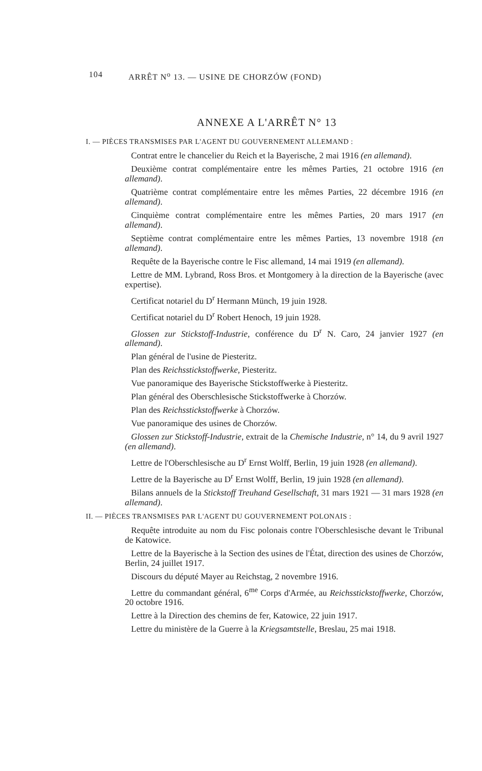104 ARRÊT N<sup>o</sup> 13. — USINE DE CHORZÓW (FOND)
ANNEXE A L'ARRÊT N° 13
I. — PIÈCES TRANSMISES PAR L'AGENT DU GOUVERNEMENT ALLEMAND :
Contrat entre le chancelier du Reich et la Bayerische, 2 mai 1916 (en allemand).
Deuxième contrat complémentaire entre les mêmes Parties, 21 octobre 1916 (en allemand).
Quatrième contrat complémentaire entre les mêmes Parties, 22 décembre 1916 (en allemand).
Cinquième contrat complémentaire entre les mêmes Parties, 20 mars 1917 (en allemand).
Septième contrat complémentaire entre les mêmes Parties, 13 novembre 1918 (en allemand).
Requête de la Bayerische contre le Fisc allemand, 14 mai 1919 (en allemand).
Lettre de MM. Lybrand, Ross Bros. et Montgomery à la direction de la Bayerische (avec expertise).
Certificat notariel du D<sup>r</sup> Hermann Münch, 19 juin 1928.
Certificat notariel du D<sup>r</sup> Robert Henoch, 19 juin 1928.
Glossen zur Stickstoff-Industrie, conférence du D<sup>r</sup> N. Caro, 24 janvier 1927 (en allemand).
Plan général de l'usine de Piesteritz.
Plan des Reichsstickstoffwerke, Piesteritz.
Vue panoramique des Bayerische Stickstoffwerke à Piesteritz.
Plan général des Oberschlesische Stickstoffwerke à Chorzów.
Plan des Reichsstickstoffwerke à Chorzów.
Vue panoramique des usines de Chorzów.
Glossen zur Stickstoff-Industrie, extrait de la Chemische Industrie, n° 14, du 9 avril 1927 (en allemand).
Lettre de l'Oberschlesische au D<sup>r</sup> Ernst Wolff, Berlin, 19 juin 1928 (en allemand).
Lettre de la Bayerische au D<sup>r</sup> Ernst Wolff, Berlin, 19 juin 1928 (en allemand).
Bilans annuels de la Stickstoff Treuhand Gesellschaft, 31 mars 1921 — 31 mars 1928 (en allemand).
II. — PIÈCES TRANSMISES PAR L'AGENT DU GOUVERNEMENT POLONAIS :
Requête introduite au nom du Fisc polonais contre l'Oberschlesische devant le Tribunal de Katowice.
Lettre de la Bayerische à la Section des usines de l'État, direction des usines de Chorzów, Berlin, 24 juillet 1917.
Discours du député Mayer au Reichstag, 2 novembre 1916.
Lettre du commandant général, 6<sup>me</sup> Corps d'Armée, au Reichsstickstoffwerke, Chorzów, 20 octobre 1916.
Lettre à la Direction des chemins de fer, Katowice, 22 juin 1917.
Lettre du ministère de la Guerre à la Kriegsamtstelle, Breslau, 25 mai 1918.